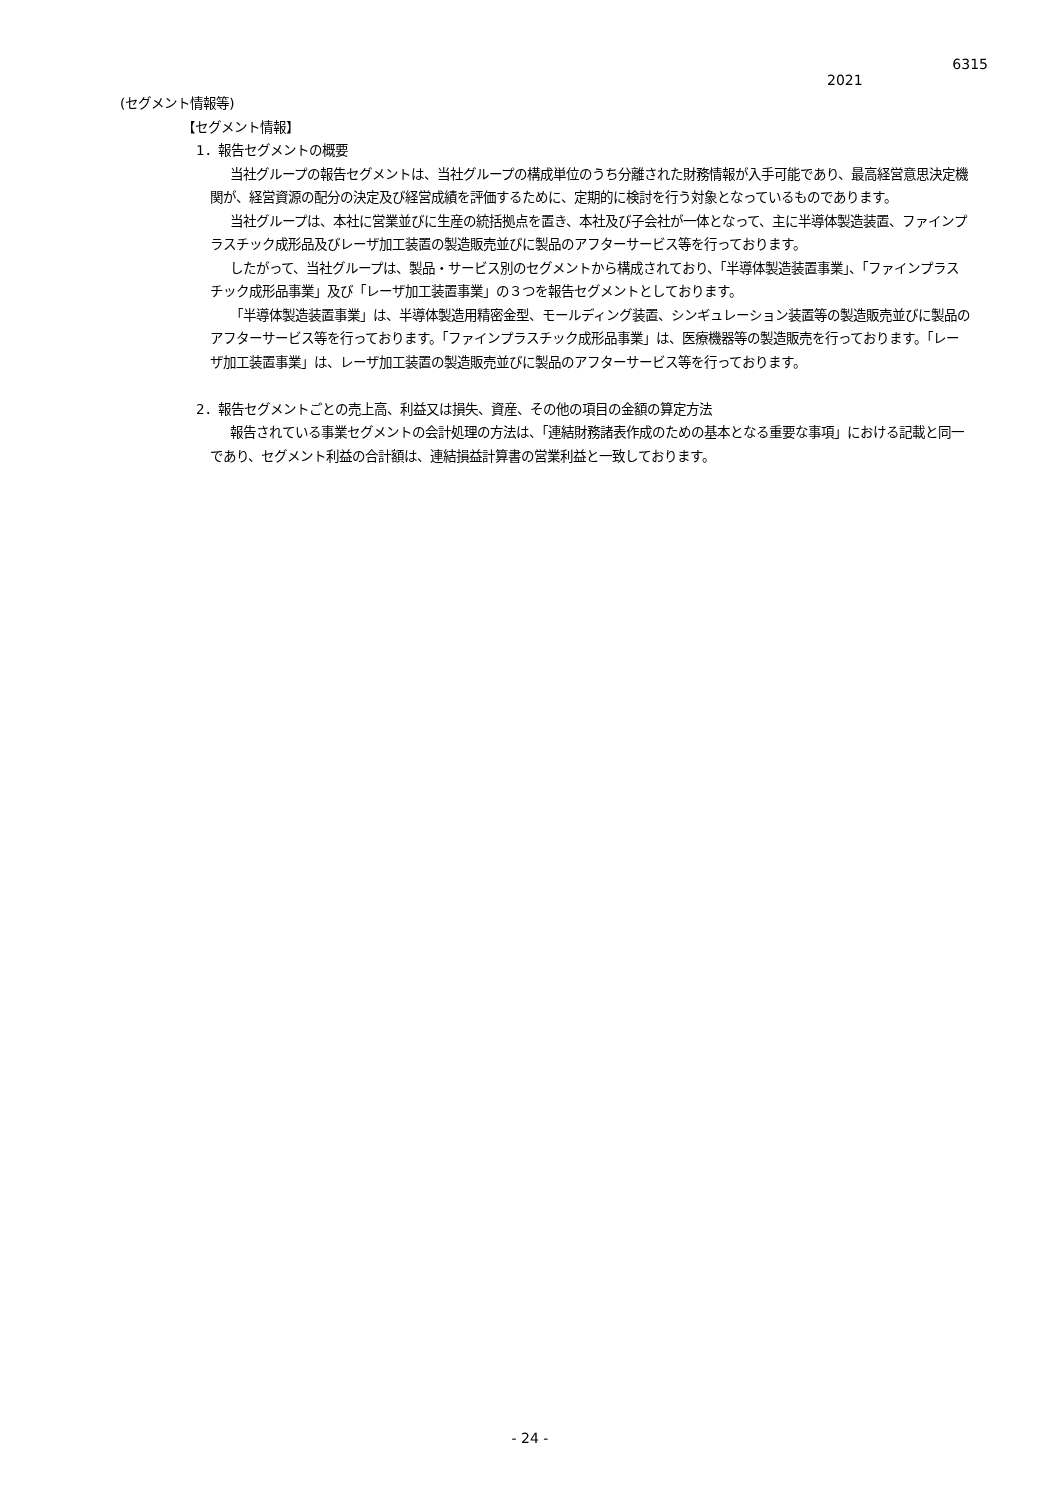6315
2021
(セグメント情報等)
【セグメント情報】
1．報告セグメントの概要
当社グループの報告セグメントは、当社グループの構成単位のうち分離された財務情報が入手可能であり、最高経営意思決定機関が、経営資源の配分の決定及び経営成績を評価するために、定期的に検討を行う対象となっているものであります。
当社グループは、本社に営業並びに生産の統括拠点を置き、本社及び子会社が一体となって、主に半導体製造装置、ファインプラスチック成形品及びレーザ加工装置の製造販売並びに製品のアフターサービス等を行っております。
したがって、当社グループは、製品・サービス別のセグメントから構成されており、「半導体製造装置事業」、「ファインプラスチック成形品事業」及び「レーザ加工装置事業」の３つを報告セグメントとしております。
「半導体製造装置事業」は、半導体製造用精密金型、モールディング装置、シンギュレーション装置等の製造販売並びに製品のアフターサービス等を行っております。「ファインプラスチック成形品事業」は、医療機器等の製造販売を行っております。「レーザ加工装置事業」は、レーザ加工装置の製造販売並びに製品のアフターサービス等を行っております。
2．報告セグメントごとの売上高、利益又は損失、資産、その他の項目の金額の算定方法
報告されている事業セグメントの会計処理の方法は、「連結財務諸表作成のための基本となる重要な事項」における記載と同一であり、セグメント利益の合計額は、連結損益計算書の営業利益と一致しております。
- 24 -